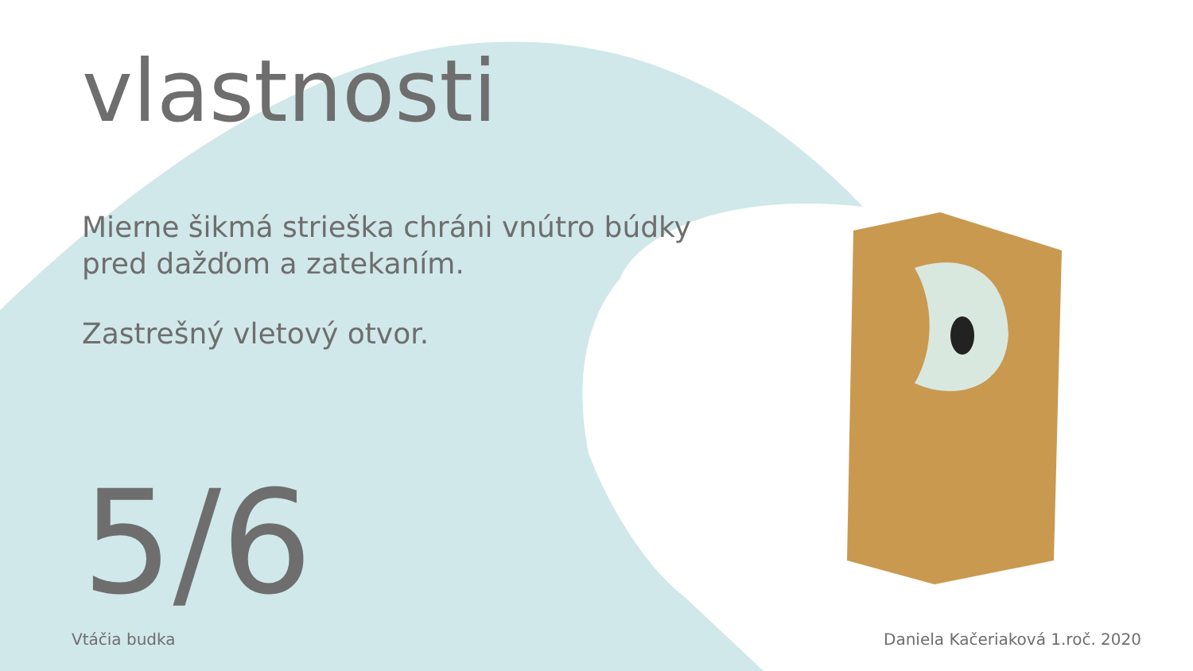vlastnosti
Mierne šikmá strieška chráni vnútro búdky
pred dažďom a zatekaním.
Zastrešný vletový otvor.
5/6
Vtáčia budka Daniela Kačeriaková 1.roč. 2020